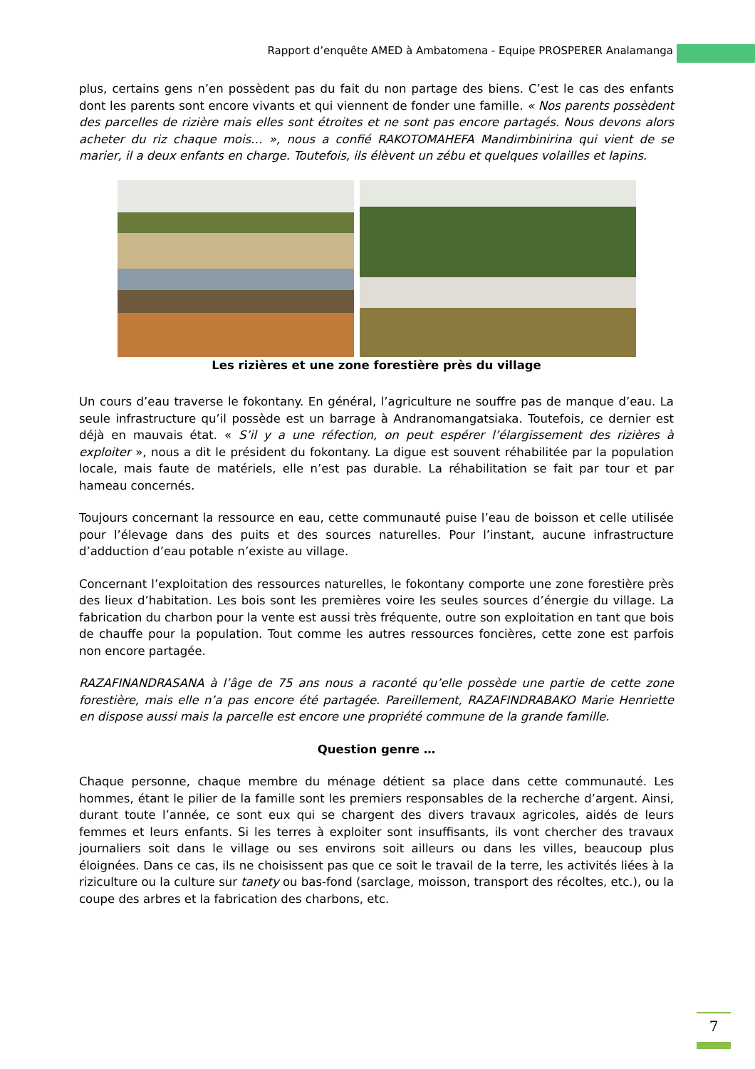Rapport d’enquête AMED à Ambatomena - Equipe PROSPERER Analamanga
plus, certains gens n’en possèdent pas du fait du non partage des biens. C’est le cas des enfants dont les parents sont encore vivants et qui viennent de fonder une famille. « Nos parents possèdent des parcelles de rizière mais elles sont étroites et ne sont pas encore partagés. Nous devons alors acheter du riz chaque mois… », nous a confié RAKOTOMAHEFA Mandimbinirina qui vient de se marier, il a deux enfants en charge. Toutefois, ils élèvent un zébu et quelques volailles et lapins.
Les rizières et une zone forestière près du village
Un cours d’eau traverse le fokontany. En général, l’agriculture ne souffre pas de manque d’eau. La seule infrastructure qu’il possède est un barrage à Andranomangatsiaka. Toutefois, ce dernier est déjà en mauvais état. « S’il y a une réfection, on peut espérer l’élargissement des rizières à exploiter », nous a dit le président du fokontany. La digue est souvent réhabilitée par la population locale, mais faute de matériels, elle n’est pas durable. La réhabilitation se fait par tour et par hameau concernés.
Toujours concernant la ressource en eau, cette communauté puise l’eau de boisson et celle utilisée pour l’élevage dans des puits et des sources naturelles. Pour l’instant, aucune infrastructure d’adduction d’eau potable n’existe au village.
Concernant l’exploitation des ressources naturelles, le fokontany comporte une zone forestière près des lieux d’habitation. Les bois sont les premières voire les seules sources d’énergie du village. La fabrication du charbon pour la vente est aussi très fréquente, outre son exploitation en tant que bois de chauffe pour la population. Tout comme les autres ressources foncières, cette zone est parfois non encore partagée.
RAZAFINANDRASANA à l’âge de 75 ans nous a raconté qu’elle possède une partie de cette zone forestière, mais elle n’a pas encore été partagée. Pareillement, RAZAFINDRABAKO Marie Henriette en dispose aussi mais la parcelle est encore une propriété commune de la grande famille.
Question genre …
Chaque personne, chaque membre du ménage détient sa place dans cette communauté. Les hommes, étant le pilier de la famille sont les premiers responsables de la recherche d’argent. Ainsi, durant toute l’année, ce sont eux qui se chargent des divers travaux agricoles, aidés de leurs femmes et leurs enfants. Si les terres à exploiter sont insuffisants, ils vont chercher des travaux journaliers soit dans le village ou ses environs soit ailleurs ou dans les villes, beaucoup plus éloignées. Dans ce cas, ils ne choisissent pas que ce soit le travail de la terre, les activités liées à la riziculture ou la culture sur tanety ou bas-fond (sarclage, moisson, transport des récoltes, etc.), ou la coupe des arbres et la fabrication des charbons, etc.
7